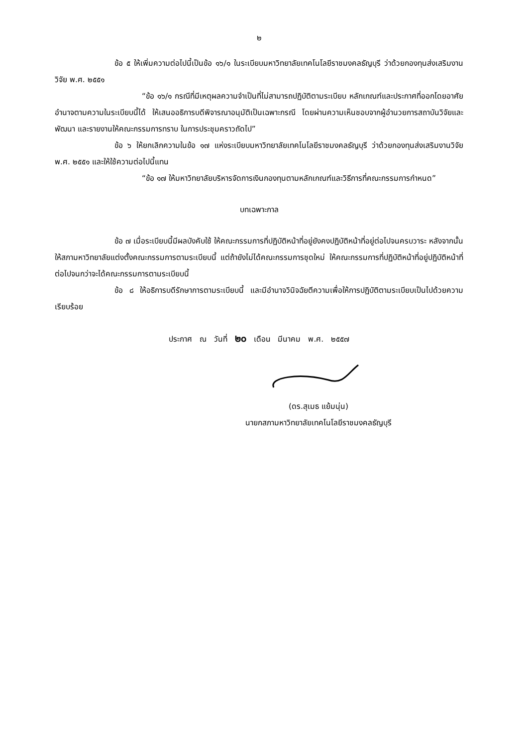๒
ข้อ ๕ ให้เพิ่มความต่อไปนี้เป็นข้อ ๑๖/๑ ในระเบียบมหาวิทยาลัยเทคโนโลยีราชมงคลธัญบุรี ว่าด้วยกองทุนส่งเสริมงานวิจัย พ.ศ. ๒๕๕๑
“ข้อ ๑๖/๑ กรณีที่มีเหตุผลความจำเป็นที่ไม่สามารถปฏิบัติตามระเบียบ หลักเกณฑ์และประกาศที่ออกโดยอาศัยอำนาจตามความในระเบียบนี้ได้ ให้เสนออธิการบดีพิจารณาอนุมัติเป็นเฉพาะกรณี โดยผ่านความเห็นชอบจากผู้อำนวยการสถาบันวิจัยและพัฒนา และรายงานให้คณะกรรมการทราบ ในการประชุมคราวถัดไป”
ข้อ ๖ ให้ยกเลิกความในข้อ ๑๗ แห่งระเบียบมหาวิทยาลัยเทคโนโลยีราชมงคลธัญบุรี ว่าด้วยกองทุนส่งเสริมงานวิจัย พ.ศ. ๒๕๕๑ และให้ใช้ความต่อไปนี้แทน
“ข้อ ๑๗ ให้มหาวิทยาลัยบริหารจัดการเงินกองทุนตามหลักเกณฑ์และวิธีการที่คณะกรรมการกำหนด”
บทเฉพาะกาล
ข้อ ๗ เมื่อระเบียบนี้มีผลบังคับใช้ ให้คณะกรรมการที่ปฏิบัติหน้าที่อยู่ยังคงปฏิบัติหน้าที่อยู่ต่อไปจนครบวาระ หลังจากนั้นให้สภามหาวิทยาลัยแต่งตั้งคณะกรรมการตามระเบียบนี้ แต่ถ้ายังไม่ได้คณะกรรมการชุดใหม่ ให้คณะกรรมการที่ปฏิบัติหน้าที่อยู่ปฏิบัติหน้าที่ต่อไปจนกว่าจะได้คณะกรรมการตามระเบียบนี้
ข้อ ๘ ให้อธิการบดีรักษาการตามระเบียบนี้ และมีอำนาจวินิจฉัยตีความเพื่อให้การปฏิบัติตามระเบียบเป็นไปด้วยความเรียบร้อย
ประกาศ ณ วันที่ ๒๐ เดือน มีนาคม พ.ศ. ๒๕๕๗
(ดร.สุเมธ แย้มนุ่น)
นายกสภามหาวิทยาลัยเทคโนโลยีราชมงคลธัญบุรี